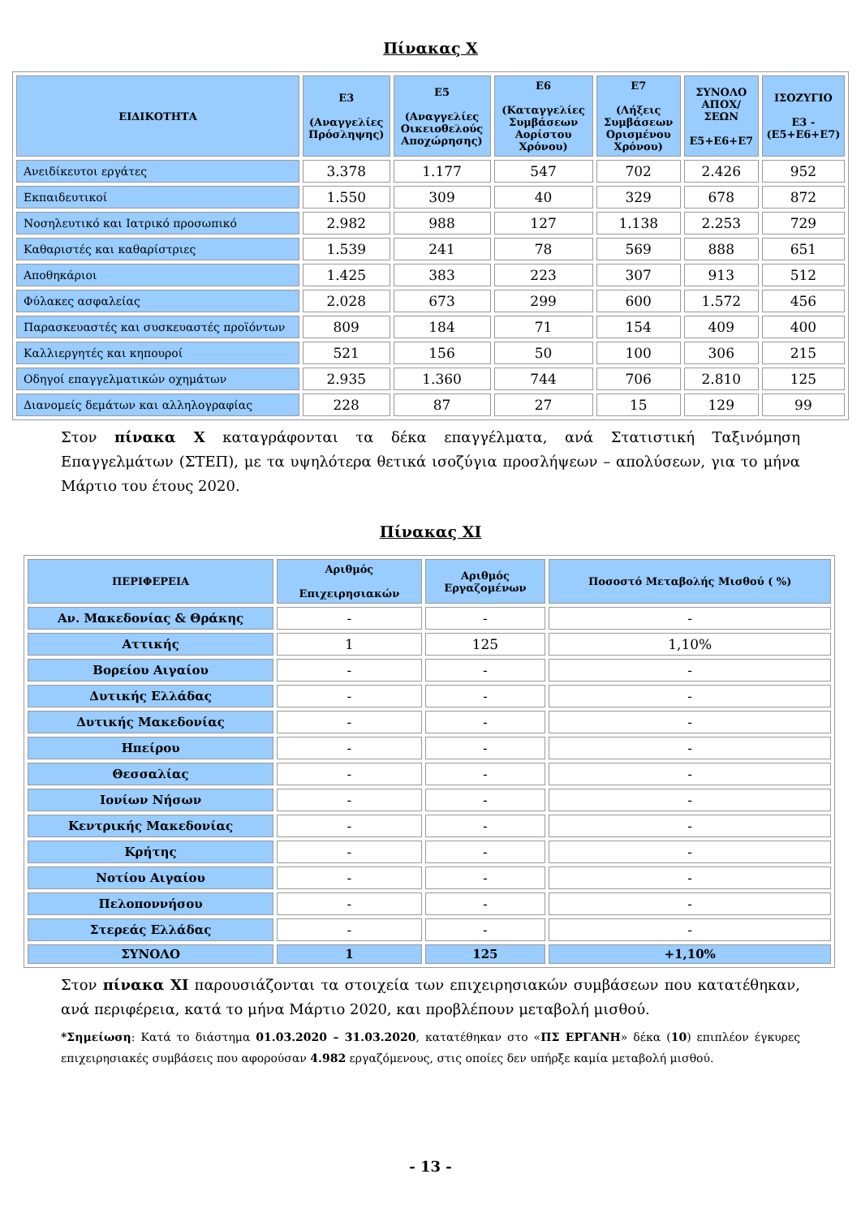Πίνακας Χ
| ΕΙΔΙΚΟΤΗΤΑ | Ε3 (Αναγγελίες Πρόσληψης) | Ε5 (Αναγγελίες Οικειοθελούς Αποχώρησης) | Ε6 (Καταγγελίες Συμβάσεων Αορίστου Χρόνου) | Ε7 (Λήξεις Συμβάσεων Ορισμένου Χρόνου) | ΣΥΝΟΛΟ ΑΠΟΧ/ΣΕΩΝ Ε5+Ε6+Ε7 | ΙΣΟΖΥΓΙΟ Ε3 -(Ε5+Ε6+Ε7) |
| --- | --- | --- | --- | --- | --- | --- |
| Ανειδίκευτοι εργάτες | 3.378 | 1.177 | 547 | 702 | 2.426 | 952 |
| Εκπαιδευτικοί | 1.550 | 309 | 40 | 329 | 678 | 872 |
| Νοσηλευτικό και Ιατρικό προσωπικό | 2.982 | 988 | 127 | 1.138 | 2.253 | 729 |
| Καθαριστές και καθαρίστριες | 1.539 | 241 | 78 | 569 | 888 | 651 |
| Αποθηκάριοι | 1.425 | 383 | 223 | 307 | 913 | 512 |
| Φύλακες ασφαλείας | 2.028 | 673 | 299 | 600 | 1.572 | 456 |
| Παρασκευαστές και συσκευαστές προϊόντων | 809 | 184 | 71 | 154 | 409 | 400 |
| Καλλιεργητές και κηπουροί | 521 | 156 | 50 | 100 | 306 | 215 |
| Οδηγοί επαγγελματικών οχημάτων | 2.935 | 1.360 | 744 | 706 | 2.810 | 125 |
| Διανομείς δεμάτων και αλληλογραφίας | 228 | 87 | 27 | 15 | 129 | 99 |
Στον πίνακα Χ καταγράφονται τα δέκα επαγγέλματα, ανά Στατιστική Ταξινόμηση Επαγγελμάτων (ΣΤΕΠ), με τα υψηλότερα θετικά ισοζύγια προσλήψεων – απολύσεων, για το μήνα Μάρτιο του έτους 2020.
Πίνακας ΧΙ
| ΠΕΡΙΦΕΡΕΙΑ | Αριθμός Επιχειρησιακών | Αριθμός Εργαζομένων | Ποσοστό Μεταβολής Μισθού ( %) |
| --- | --- | --- | --- |
| Αν. Μακεδονίας & Θράκης | - | - | - |
| Αττικής | 1 | 125 | 1,10% |
| Βορείου Αιγαίου | - | - | - |
| Δυτικής Ελλάδας | - | - | - |
| Δυτικής Μακεδονίας | - | - | - |
| Ηπείρου | - | - | - |
| Θεσσαλίας | - | - | - |
| Ιονίων Νήσων | - | - | - |
| Κεντρικής Μακεδονίας | - | - | - |
| Κρήτης | - | - | - |
| Νοτίου Αιγαίου | - | - | - |
| Πελοποννήσου | - | - | - |
| Στερεάς Ελλάδας | - | - | - |
| ΣΥΝΟΛΟ | 1 | 125 | +1,10% |
Στον πίνακα ΧΙ παρουσιάζονται τα στοιχεία των επιχειρησιακών συμβάσεων που κατατέθηκαν, ανά περιφέρεια, κατά το μήνα Μάρτιο 2020, και προβλέπουν μεταβολή μισθού.
*Σημείωση: Κατά το διάστημα 01.03.2020 – 31.03.2020, κατατέθηκαν στο «ΠΣ ΕΡΓΑΝΗ» δέκα (10) επιπλέον έγκυρες επιχειρησιακές συμβάσεις που αφορούσαν 4.982 εργαζόμενους, στις οποίες δεν υπήρξε καμία μεταβολή μισθού.
- 13 -